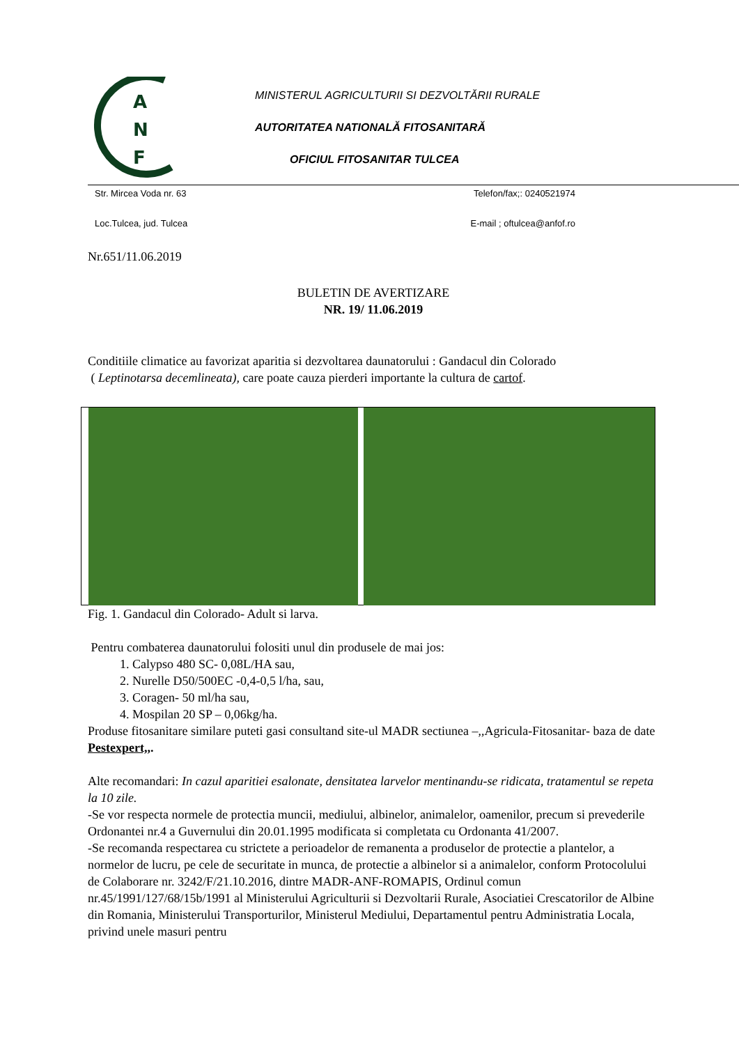A
N
F
MINISTERUL AGRICULTURII SI DEZVOLTĂRII RURALE
AUTORITATEA NATIONALĂ FITOSANITARĂ
OFICIUL FITOSANITAR TULCEA
Str. Mircea Voda nr. 63 Telefon/fax;: 0240521974
Loc.Tulcea, jud. Tulcea E-mail ; oftulcea@anfof.ro
Nr.651/11.06.2019
BULETIN DE AVERTIZARE
NR. 19/ 11.06.2019
Conditiile climatice au favorizat aparitia si dezvoltarea daunatorului : Gandacul din Colorado
( Leptinotarsa decemlineata), care poate cauza pierderi importante la cultura de cartof.
Fig. 1. Gandacul din Colorado- Adult si larva.
Pentru combaterea daunatorului folositi unul din produsele de mai jos:
1. Calypso 480 SC- 0,08L/HA sau,
2. Nurelle D50/500EC -0,4-0,5 l/ha, sau,
3. Coragen- 50 ml/ha sau,
4. Mospilan 20 SP – 0,06kg/ha.
Produse fitosanitare similare puteti gasi consultand site-ul MADR sectiunea –,,Agricula-Fitosanitar- baza de date Pestexpert,,.
Alte recomandari: In cazul aparitiei esalonate, densitatea larvelor mentinandu-se ridicata, tratamentul se repeta la 10 zile.
-Se vor respecta normele de protectia muncii, mediului, albinelor, animalelor, oamenilor, precum si prevederile Ordonantei nr.4 a Guvernului din 20.01.1995 modificata si completata cu Ordonanta 41/2007.
-Se recomanda respectarea cu strictete a perioadelor de remanenta a produselor de protectie a plantelor, a normelor de lucru, pe cele de securitate in munca, de protectie a albinelor si a animalelor, conform Protocolului de Colaborare nr. 3242/F/21.10.2016, dintre MADR-ANF-ROMAPIS, Ordinul comun nr.45/1991/127/68/15b/1991 al Ministerului Agriculturii si Dezvoltarii Rurale, Asociatiei Crescatorilor de Albine din Romania, Ministerului Transporturilor, Ministerul Mediului, Departamentul pentru Administratia Locala, privind unele masuri pentru